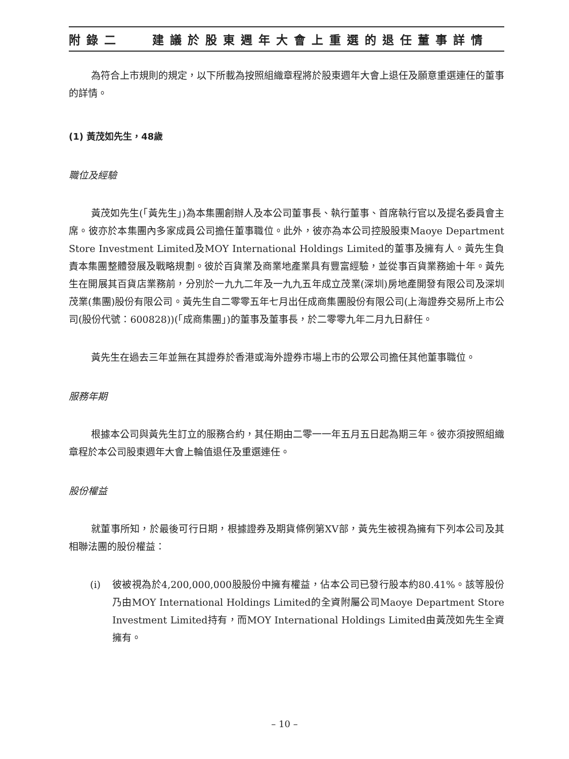附錄二 建議於股東週年大會上重選的退任董事詳情
為符合上市規則的規定，以下所載為按照組織章程將於股東週年大會上退任及願意重選連任的董事的詳情。
(1) 黃茂如先生，48歲
職位及經驗
黃茂如先生(「黃先生」)為本集團創辦人及本公司董事長、執行董事、首席執行官以及提名委員會主席。彼亦於本集團內多家成員公司擔任董事職位。此外，彼亦為本公司控股股東Maoye Department Store Investment Limited及MOY International Holdings Limited的董事及擁有人。黃先生負責本集團整體發展及戰略規劃。彼於百貨業及商業地產業具有豐富經驗，並從事百貨業務逾十年。黃先生在開展其百貨店業務前，分別於一九九二年及一九九五年成立茂業(深圳)房地產開發有限公司及深圳茂業(集團)股份有限公司。黃先生自二零零五年七月出任成商集團股份有限公司(上海證券交易所上市公司(股份代號：600828))(「成商集團」)的董事及董事長，於二零零九年二月九日辭任。
黃先生在過去三年並無在其證券於香港或海外證券市場上市的公眾公司擔任其他董事職位。
服務年期
根據本公司與黃先生訂立的服務合約，其任期由二零一一年五月五日起為期三年。彼亦須按照組織章程於本公司股東週年大會上輪值退任及重選連任。
股份權益
就董事所知，於最後可行日期，根據證券及期貨條例第XV部，黃先生被視為擁有下列本公司及其相聯法團的股份權益：
(i) 彼被視為於4,200,000,000股股份中擁有權益，佔本公司已發行股本約80.41%。該等股份乃由MOY International Holdings Limited的全資附屬公司Maoye Department Store Investment Limited持有，而MOY International Holdings Limited由黃茂如先生全資擁有。
– 10 –